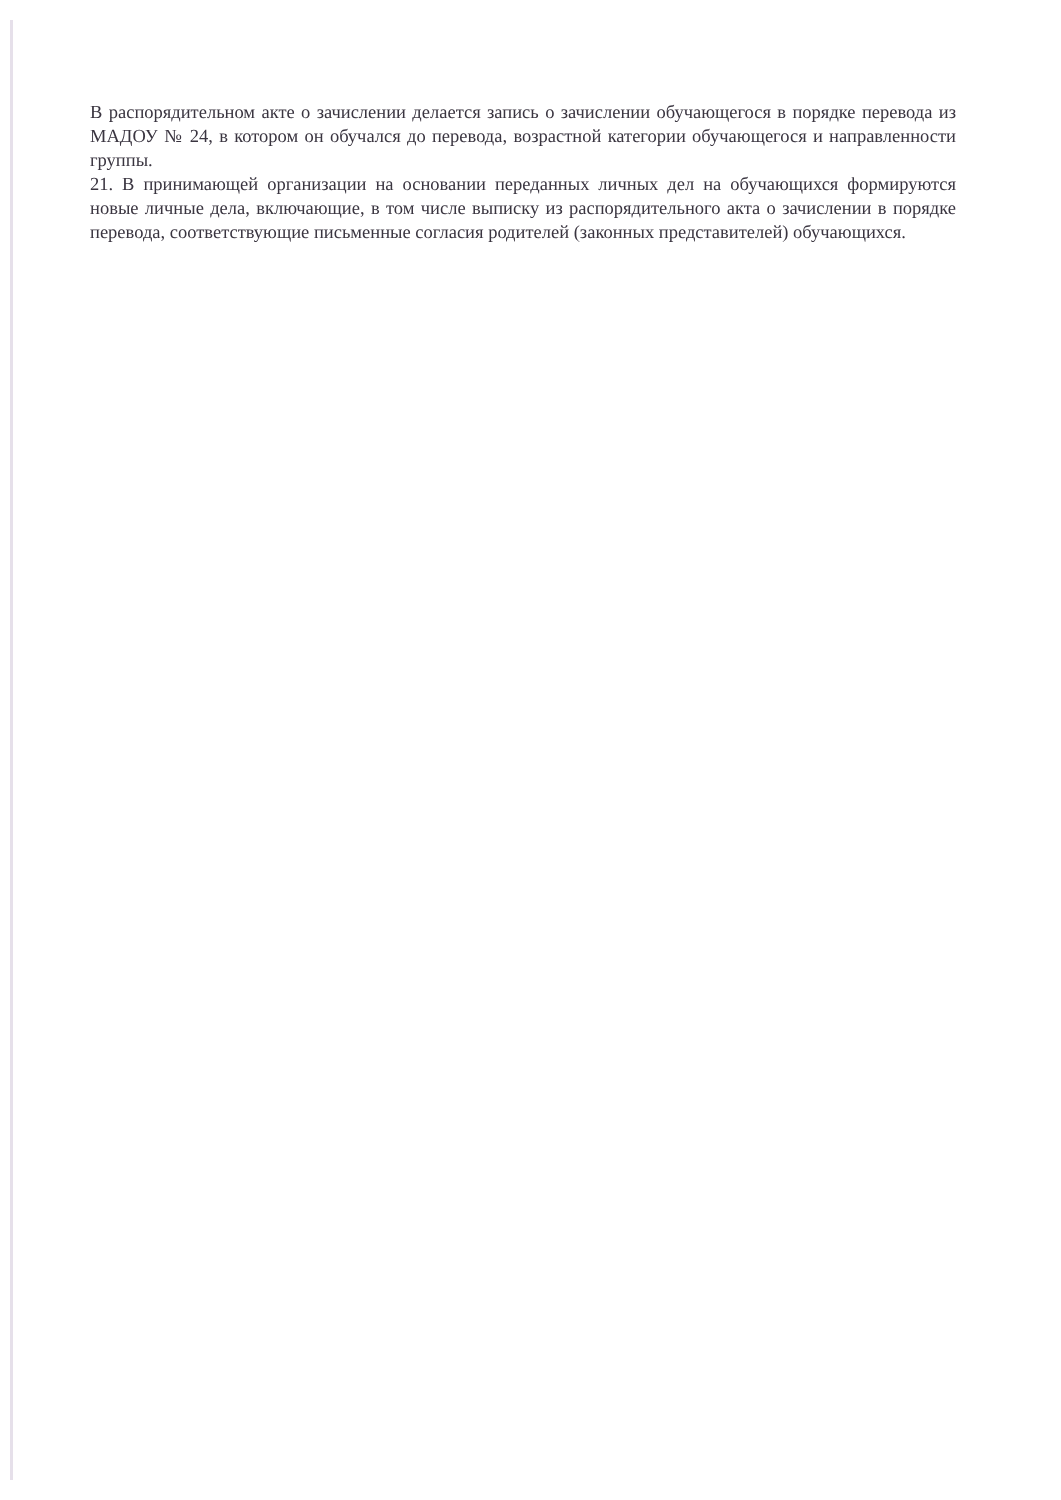В распорядительном акте о зачислении делается запись о зачислении обучающегося в порядке перевода из МАДОУ № 24, в котором он обучался до перевода, возрастной категории обучающегося и направленности группы.
21. В принимающей организации на основании переданных личных дел на обучающихся формируются новые личные дела, включающие, в том числе выписку из распорядительного акта о зачислении в порядке перевода, соответствующие письменные согласия родителей (законных представителей) обучающихся.